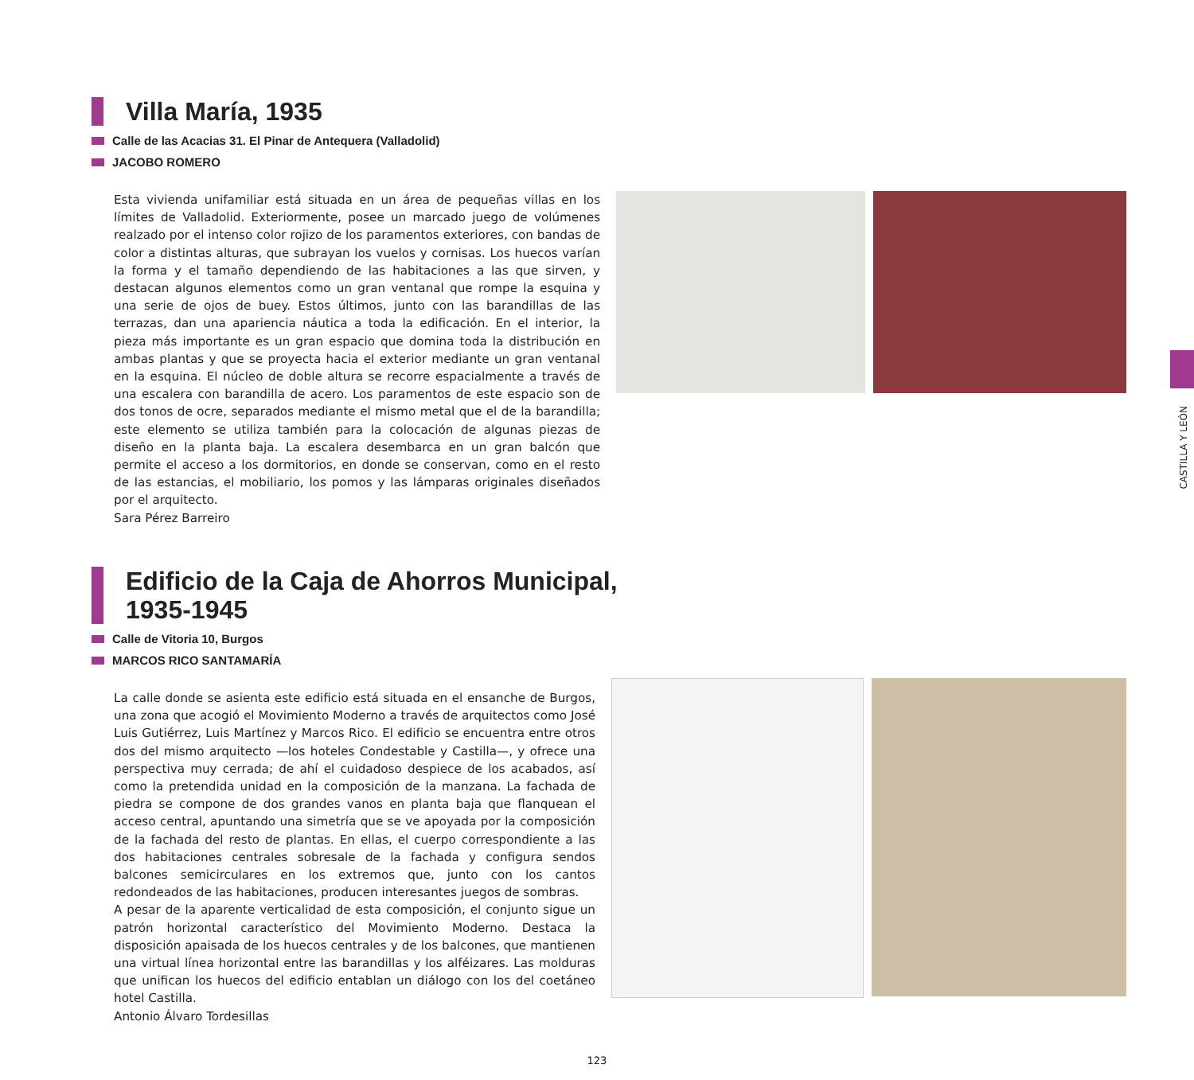Villa María, 1935
Calle de las Acacias 31. El Pinar de Antequera (Valladolid)
JACOBO ROMERO
Esta vivienda unifamiliar está situada en un área de pequeñas villas en los límites de Valladolid. Exteriormente, posee un marcado juego de volúmenes realzado por el intenso color rojizo de los paramentos exteriores, con bandas de color a distintas alturas, que subrayan los vuelos y cornisas. Los huecos varían la forma y el tamaño dependiendo de las habitaciones a las que sirven, y destacan algunos elementos como un gran ventanal que rompe la esquina y una serie de ojos de buey. Estos últimos, junto con las barandillas de las terrazas, dan una apariencia náutica a toda la edificación. En el interior, la pieza más importante es un gran espacio que domina toda la distribución en ambas plantas y que se proyecta hacia el exterior mediante un gran ventanal en la esquina. El núcleo de doble altura se recorre espacialmente a través de una escalera con barandilla de acero. Los paramentos de este espacio son de dos tonos de ocre, separados mediante el mismo metal que el de la barandilla; este elemento se utiliza también para la colocación de algunas piezas de diseño en la planta baja. La escalera desembarca en un gran balcón que permite el acceso a los dormitorios, en donde se conservan, como en el resto de las estancias, el mobiliario, los pomos y las lámparas originales diseñados por el arquitecto.
Sara Pérez Barreiro
Edificio de la Caja de Ahorros Municipal,
1935-1945
Calle de Vitoria 10, Burgos
MARCOS RICO SANTAMARÍA
La calle donde se asienta este edificio está situada en el ensanche de Burgos, una zona que acogió el Movimiento Moderno a través de arquitectos como José Luis Gutiérrez, Luis Martínez y Marcos Rico. El edificio se encuentra entre otros dos del mismo arquitecto —los hoteles Condestable y Castilla—, y ofrece una perspectiva muy cerrada; de ahí el cuidadoso despiece de los acabados, así como la pretendida unidad en la composición de la manzana. La fachada de piedra se compone de dos grandes vanos en planta baja que flanquean el acceso central, apuntando una simetría que se ve apoyada por la composición de la fachada del resto de plantas. En ellas, el cuerpo correspondiente a las dos habitaciones centrales sobresale de la fachada y configura sendos balcones semicirculares en los extremos que, junto con los cantos redondeados de las habitaciones, producen interesantes juegos de sombras.
A pesar de la aparente verticalidad de esta composición, el conjunto sigue un patrón horizontal característico del Movimiento Moderno. Destaca la disposición apaisada de los huecos centrales y de los balcones, que mantienen una virtual línea horizontal entre las barandillas y los alféizares. Las molduras que unifican los huecos del edificio entablan un diálogo con los del coetáneo hotel Castilla.
Antonio Álvaro Tordesillas
CASTILLA Y LEÓN
123